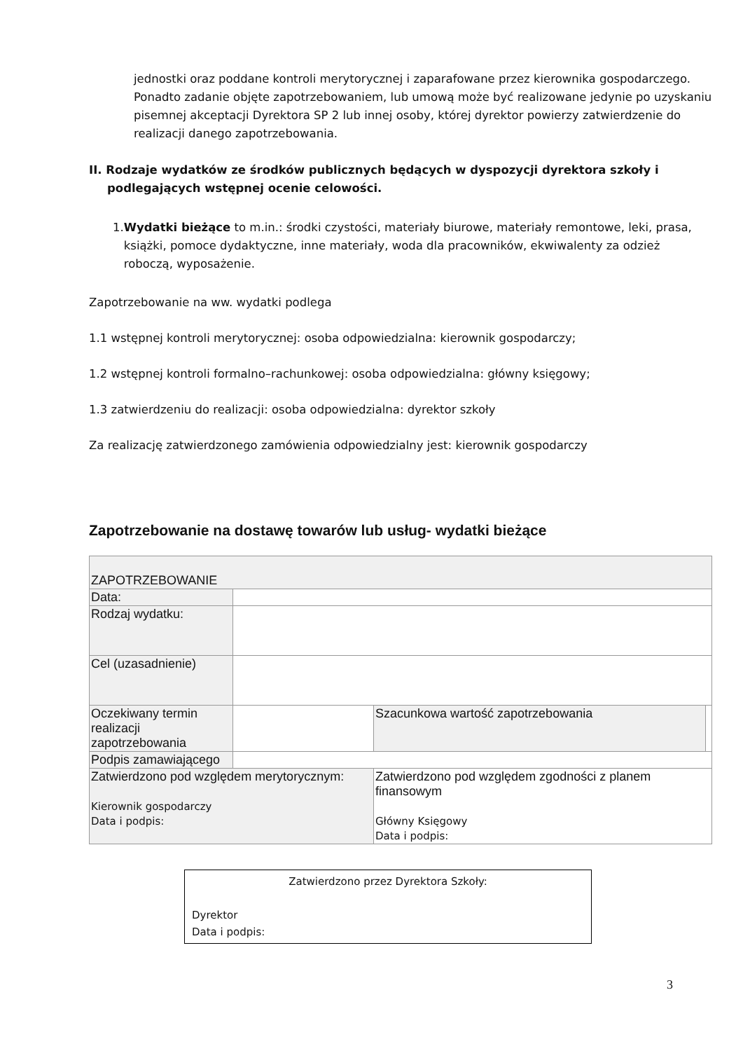jednostki oraz poddane kontroli merytorycznej i zaparafowane przez kierownika gospodarczego. Ponadto zadanie objęte zapotrzebowaniem, lub umową może być realizowane jedynie po uzyskaniu pisemnej akceptacji Dyrektora SP 2 lub innej osoby, której dyrektor powierzy zatwierdzenie do realizacji danego zapotrzebowania.
II. Rodzaje wydatków ze środków publicznych będących w dyspozycji dyrektora szkoły i podlegających wstępnej ocenie celowości.
1. Wydatki bieżące to m.in.: środki czystości, materiały biurowe, materiały remontowe, leki, prasa, książki, pomoce dydaktyczne, inne materiały, woda dla pracowników, ekwiwalenty za odzież roboczą, wyposażenie.
Zapotrzebowanie na ww. wydatki podlega
1.1 wstępnej kontroli merytorycznej: osoba odpowiedzialna: kierownik gospodarczy;
1.2 wstępnej kontroli formalno–rachunkowej: osoba odpowiedzialna: główny księgowy;
1.3 zatwierdzeniu do realizacji: osoba odpowiedzialna: dyrektor szkoły
Za realizację zatwierdzonego zamówienia odpowiedzialny jest: kierownik gospodarczy
Zapotrzebowanie na dostawę towarów lub usług- wydatki bieżące
| ZAPOTRZEBOWANIE | | | |
| Data: | | | |
| Rodzaj wydatku: | | | |
| Cel (uzasadnienie) | | | |
| Oczekiwany termin realizacji zapotrzebowania | | Szacunkowa wartość zapotrzebowania | |
| Podpis zamawiającego | | | |
| Zatwierdzono pod względem merytorycznym: Kierownik gospodarczy Data i podpis: | | Zatwierdzono pod względem zgodności z planem finansowym Główny Księgowy Data i podpis: | |
Zatwierdzono przez Dyrektora Szkoły:
Dyrektor
Data i podpis:
3